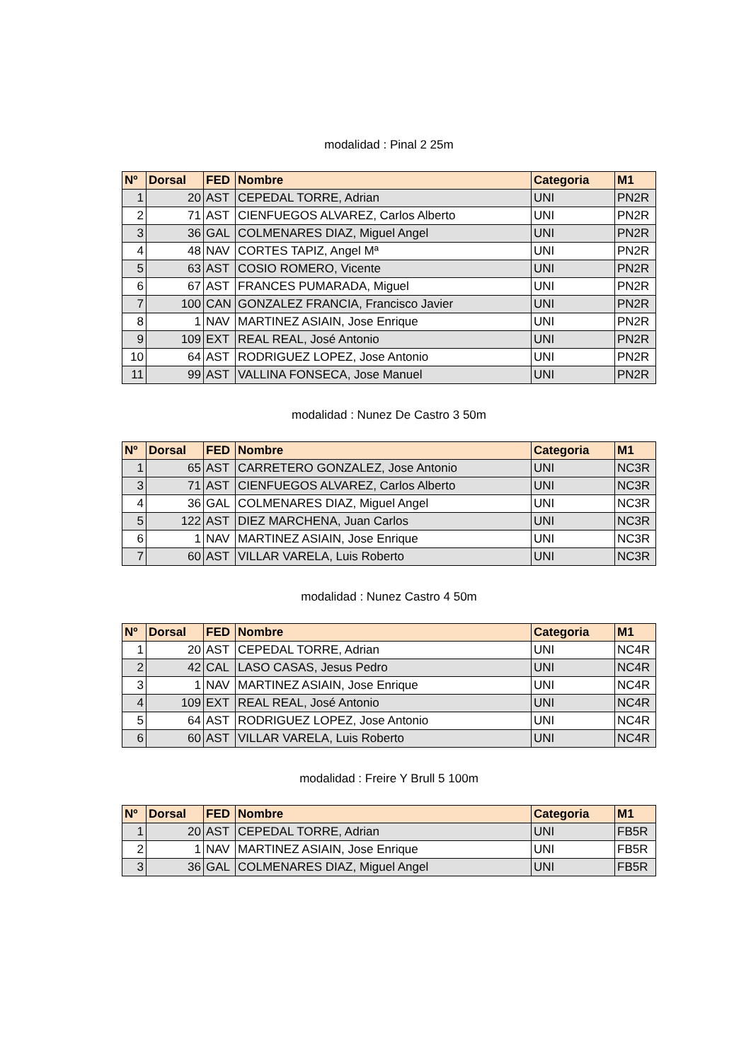modalidad : Pinal 2 25m
| Nº | Dorsal | FED | Nombre | Categoria | M1 |
| --- | --- | --- | --- | --- | --- |
| 1 | 20 | AST | CEPEDAL TORRE, Adrian | UNI | PN2R |
| 2 | 71 | AST | CIENFUEGOS ALVAREZ, Carlos Alberto | UNI | PN2R |
| 3 | 36 | GAL | COLMENARES DIAZ, Miguel Angel | UNI | PN2R |
| 4 | 48 | NAV | CORTES TAPIZ, Angel Mª | UNI | PN2R |
| 5 | 63 | AST | COSIO ROMERO, Vicente | UNI | PN2R |
| 6 | 67 | AST | FRANCES PUMARADA, Miguel | UNI | PN2R |
| 7 | 100 | CAN | GONZALEZ FRANCIA, Francisco Javier | UNI | PN2R |
| 8 | 1 | NAV | MARTINEZ ASIAIN, Jose Enrique | UNI | PN2R |
| 9 | 109 | EXT | REAL REAL, José Antonio | UNI | PN2R |
| 10 | 64 | AST | RODRIGUEZ LOPEZ, Jose Antonio | UNI | PN2R |
| 11 | 99 | AST | VALLINA FONSECA, Jose Manuel | UNI | PN2R |
modalidad : Nunez De Castro 3 50m
| Nº | Dorsal | FED | Nombre | Categoria | M1 |
| --- | --- | --- | --- | --- | --- |
| 1 | 65 | AST | CARRETERO GONZALEZ, Jose Antonio | UNI | NC3R |
| 3 | 71 | AST | CIENFUEGOS ALVAREZ, Carlos Alberto | UNI | NC3R |
| 4 | 36 | GAL | COLMENARES DIAZ, Miguel Angel | UNI | NC3R |
| 5 | 122 | AST | DIEZ MARCHENA, Juan Carlos | UNI | NC3R |
| 6 | 1 | NAV | MARTINEZ ASIAIN, Jose Enrique | UNI | NC3R |
| 7 | 60 | AST | VILLAR VARELA, Luis Roberto | UNI | NC3R |
modalidad : Nunez Castro 4 50m
| Nº | Dorsal | FED | Nombre | Categoria | M1 |
| --- | --- | --- | --- | --- | --- |
| 1 | 20 | AST | CEPEDAL TORRE, Adrian | UNI | NC4R |
| 2 | 42 | CAL | LASO CASAS, Jesus Pedro | UNI | NC4R |
| 3 | 1 | NAV | MARTINEZ ASIAIN, Jose Enrique | UNI | NC4R |
| 4 | 109 | EXT | REAL REAL, José Antonio | UNI | NC4R |
| 5 | 64 | AST | RODRIGUEZ LOPEZ, Jose Antonio | UNI | NC4R |
| 6 | 60 | AST | VILLAR VARELA, Luis Roberto | UNI | NC4R |
modalidad : Freire Y Brull 5 100m
| Nº | Dorsal | FED | Nombre | Categoria | M1 |
| --- | --- | --- | --- | --- | --- |
| 1 | 20 | AST | CEPEDAL TORRE, Adrian | UNI | FB5R |
| 2 | 1 | NAV | MARTINEZ ASIAIN, Jose Enrique | UNI | FB5R |
| 3 | 36 | GAL | COLMENARES DIAZ, Miguel Angel | UNI | FB5R |